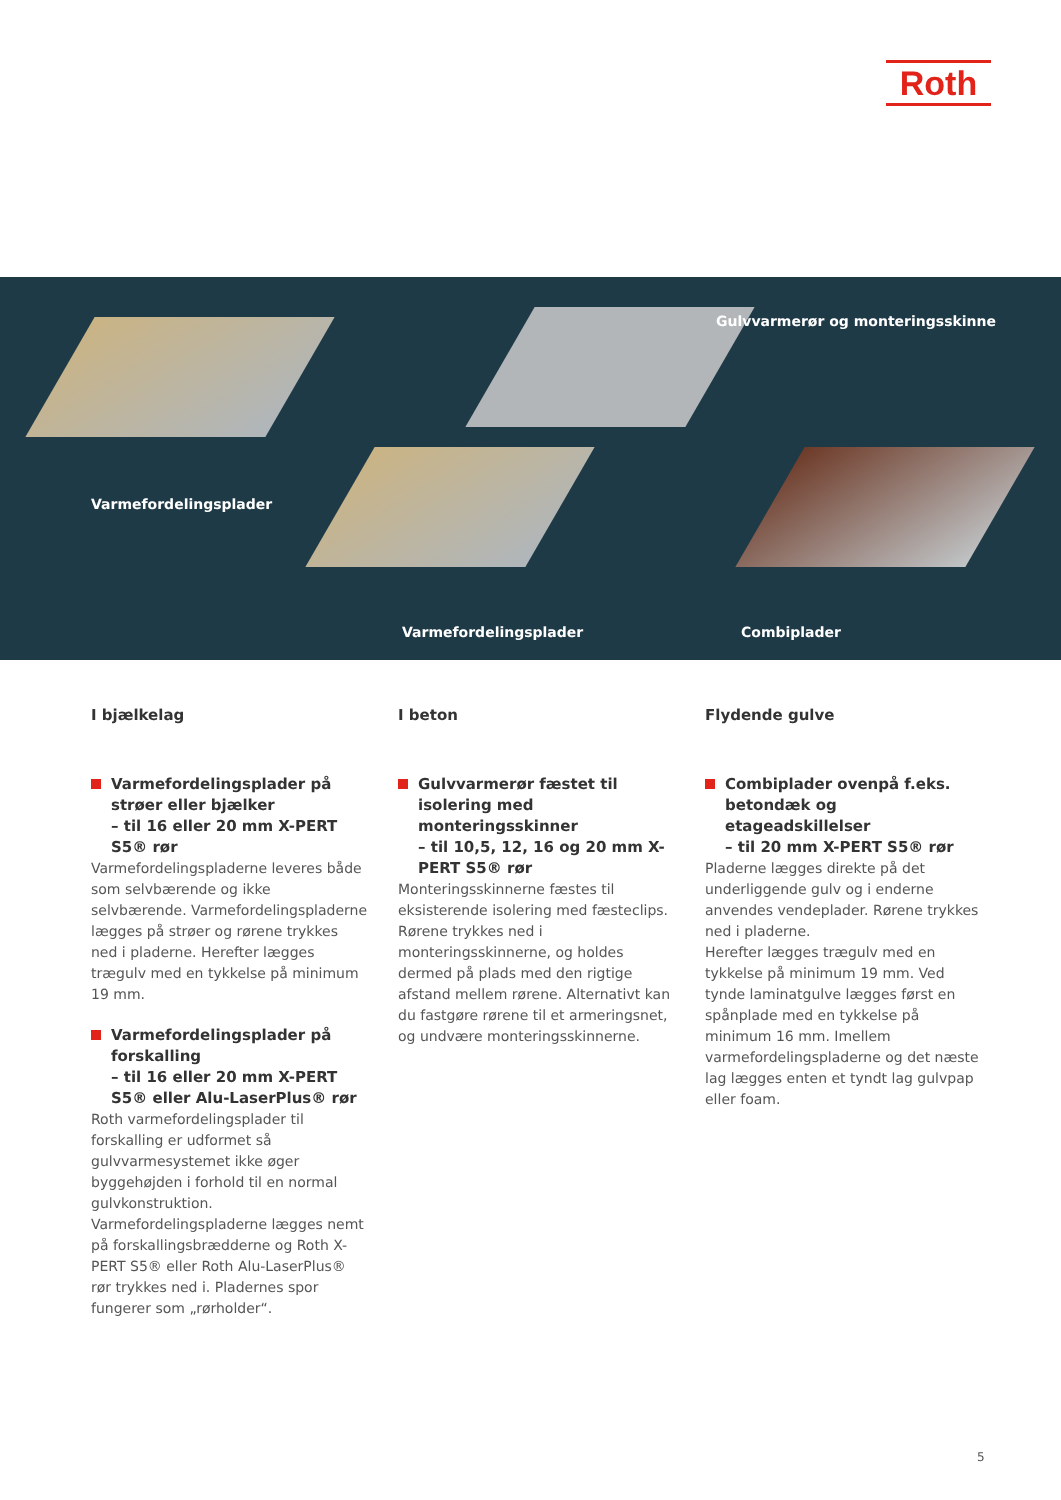Roth
Gulvvarmerør og monteringsskinne
Varmefordelingsplader
Varmefordelingsplader Combiplader
I bjælkelag
Varmefordelingsplader på strøer eller bjælker
– til 16 eller 20 mm X-PERT S5® rør
Varmefordelingspladerne leveres både som selvbærende og ikke selvbærende. Varmefordelingspladerne lægges på strøer og rørene trykkes ned i pladerne. Herefter lægges trægulv med en tykkelse på minimum 19 mm.
Varmefordelingsplader på forskalling
– til 16 eller 20 mm X-PERT S5® eller Alu-LaserPlus® rør
Roth varmefordelingsplader til forskalling er udformet så gulvvarmesystemet ikke øger byggehøjden i forhold til en normal gulvkonstruktion. Varmefordelingspladerne lægges nemt på forskallingsbrædderne og Roth X-PERT S5® eller Roth Alu-LaserPlus® rør trykkes ned i. Pladernes spor fungerer som „rørholder“.
I beton
Gulvvarmerør fæstet til isolering med monteringsskinner
– til 10,5, 12, 16 og 20 mm X-PERT S5® rør
Monteringsskinnerne fæstes til eksisterende isolering med fæsteclips. Rørene trykkes ned i monteringsskinnerne, og holdes dermed på plads med den rigtige afstand mellem rørene. Alternativt kan du fastgøre rørene til et armeringsnet, og undvære monteringsskinnerne.
Flydende gulve
Combiplader ovenpå f.eks. betondæk og etageadskillelser
– til 20 mm X-PERT S5® rør
Pladerne lægges direkte på det underliggende gulv og i enderne anvendes vendeplader. Rørene trykkes ned i pladerne.
Herefter lægges trægulv med en tykkelse på minimum 19 mm. Ved tynde laminatgulve lægges først en spånplade med en tykkelse på minimum 16 mm. Imellem varmefordelingspladerne og det næste lag lægges enten et tyndt lag gulvpap eller foam.
5